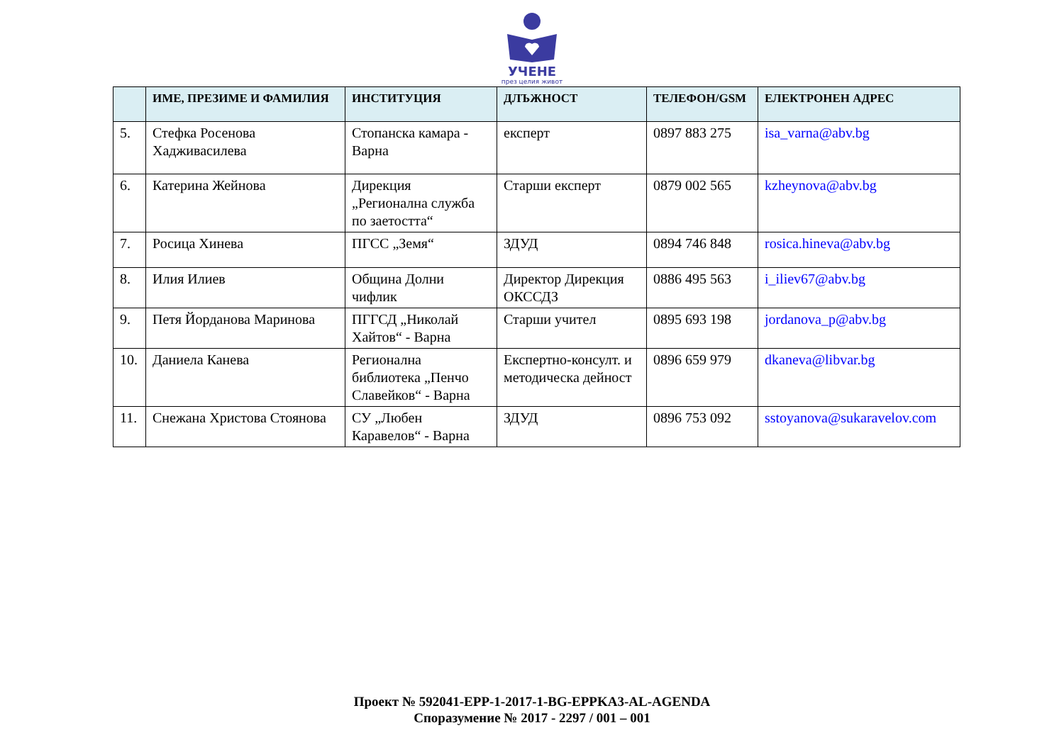УЧЕНЕ
през целия живот
| | ИМЕ, ПРЕЗИМЕ И ФАМИЛИЯ | ИНСТИТУЦИЯ | ДЛЪЖНОСТ | ТЕЛЕФОН/GSM | ЕЛЕКТРОНЕН АДРЕС |
| --- | --- | --- | --- | --- | --- |
| 5. | Стефка Росенова Хадживасилева | Стопанска камара - Варна | експерт | 0897 883 275 | isa_varna@abv.bg |
| 6. | Катерина Жейнова | Дирекция „Регионална служба по заетостта“ | Старши експерт | 0879 002 565 | kzheynova@abv.bg |
| 7. | Росица Хинева | ПГСС „Земя“ | ЗДУД | 0894 746 848 | rosica.hineva@abv.bg |
| 8. | Илия Илиев | Община Долни чифлик | Директор Дирекция ОКССДЗ | 0886 495 563 | i_iliev67@abv.bg |
| 9. | Петя Йорданова Маринова | ПГГСД „Николай Хайтов“ - Варна | Старши учител | 0895 693 198 | jordanova_p@abv.bg |
| 10. | Даниела Канева | Регионална библиотека „Пенчо Славейков“ - Варна | Експертно-консулт. и методическа дейност | 0896 659 979 | dkaneva@libvar.bg |
| 11. | Снежана Христова Стоянова | СУ „Любен Каравелов“ - Варна | ЗДУД | 0896 753 092 | sstoyanova@sukaravelov.com |
Проект № 592041-EPP-1-2017-1-BG-EPPKA3-AL-AGENDA
Споразумение № 2017 - 2297 / 001 – 001